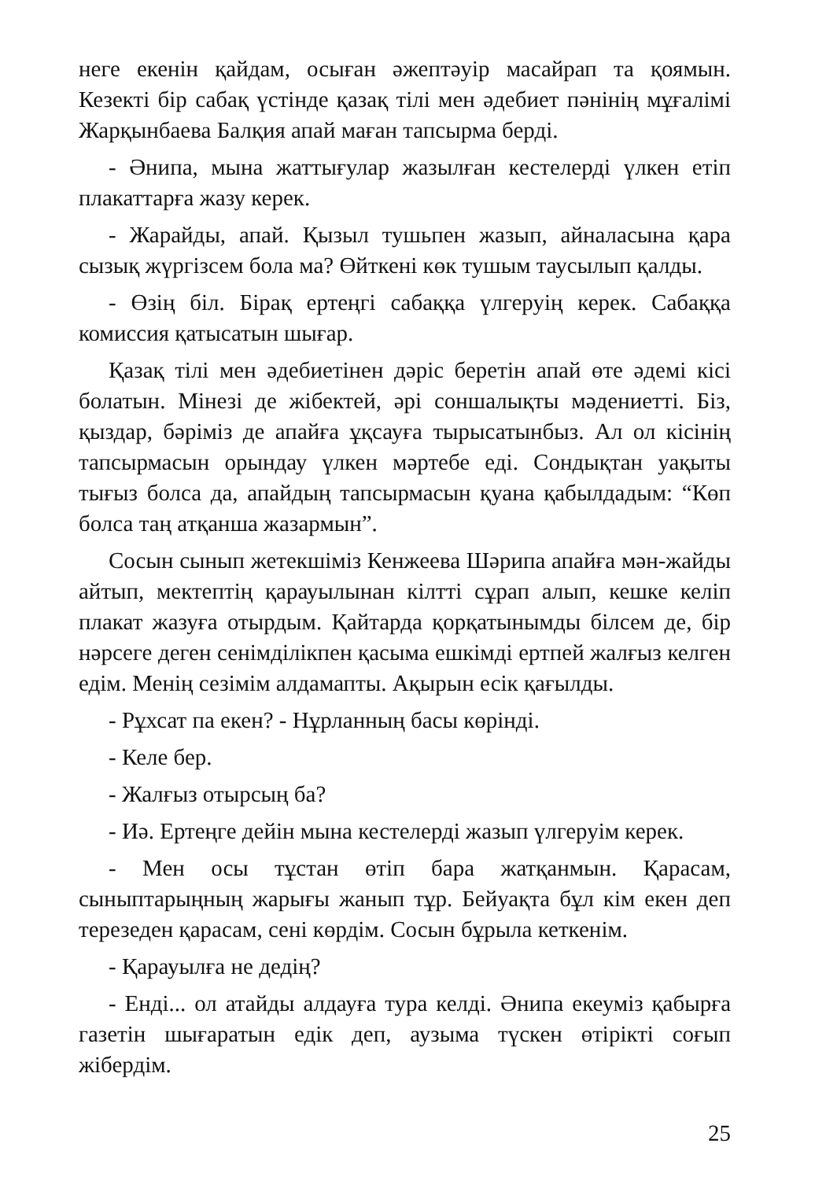неге екенін қайдам, осыған әжептәуір масайрап та қоямын. Кезекті бір сабақ үстінде қазақ тілі мен әдебиет пәнінің мұғалімі Жарқынбаева Балқия апай маған тапсырма берді.
- Әнипа, мына жаттығулар жазылған кестелерді үлкен етіп плакаттарға жазу керек.
- Жарайды, апай. Қызыл тушьпен жазып, айналасына қара сызық жүргізсем бола ма? Өйткені көк тушым таусылып қалды.
- Өзің біл. Бірақ ертеңгі сабаққа үлгеруің керек. Сабаққа комиссия қатысатын шығар.
Қазақ тілі мен әдебиетінен дәріс беретін апай өте әдемі кісі болатын. Мінезі де жібектей, әрі соншалықты мәдениетті. Біз, қыздар, бәріміз де апайға ұқсауға тырысатынбыз. Ал ол кісінің тапсырмасын орындау үлкен мәртебе еді. Сондықтан уақыты тығыз болса да, апайдың тапсырмасын қуана қабылдадым: “Көп болса таң атқанша жазармын”.
Сосын сынып жетекшіміз Кенжеева Шәрипа апайға мән-жайды айтып, мектептің қарауылынан кілтті сұрап алып, кешке келіп плакат жазуға отырдым. Қайтарда қорқатынымды білсем де, бір нәрсеге деген сенімділікпен қасыма ешкімді ертпей жалғыз келген едім. Менің сезімім алдамапты. Ақырын есік қағылды.
- Рұхсат па екен? - Нұрланның басы көрінді.
- Келе бер.
- Жалғыз отырсың ба?
- Иә. Ертеңге дейін мына кестелерді жазып үлгеруім керек.
- Мен осы тұстан өтіп бара жатқанмын. Қарасам, сыныптарыңның жарығы жанып тұр. Бейуақта бұл кім екен деп терезеден қарасам, сені көрдім. Сосын бұрыла кеткенім.
- Қарауылға не дедің?
- Енді... ол атайды алдауға тура келді. Әнипа екеуміз қабырға газетін шығаратын едік деп, аузыма түскен өтірікті соғып жібердім.
25